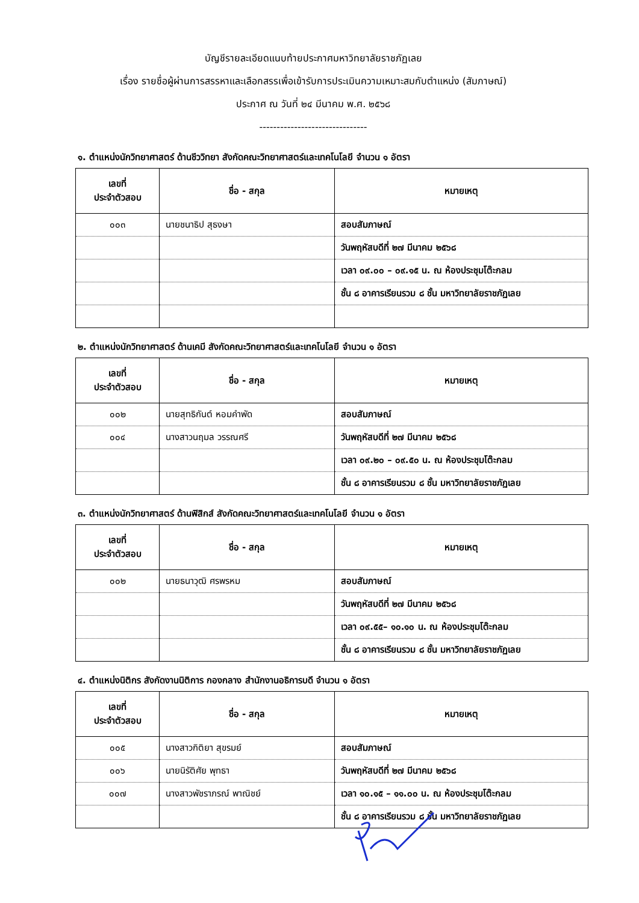บัญชีรายละเอียดแนบท้ายประกาศมหาวิทยาลัยราชภัฏเลย
เรื่อง รายชื่อผู้ผ่านการสรรหาและเลือกสรรเพื่อเข้ารับการประเมินความเหมาะสมกับตำแหน่ง (สัมภาษณ์)
ประกาศ ณ วันที่ ๒๔ มีนาคม พ.ศ. ๒๕๖๘
-------------------------------
๑. ตำแหน่งนักวิทยาศาสตร์ ด้านชีววิทยา สังกัดคณะวิทยาศาสตร์และเทคโนโลยี จำนวน ๑ อัตรา
| เลขที่ ประจำตัวสอบ | ชื่อ - สกุล | หมายเหตุ |
| --- | --- | --- |
| ๐๐๓ | นายชนาธิป สุธงษา | สอบสัมภาษณ์ |
| | | วันพฤหัสบดีที่ ๒๗ มีนาคม ๒๕๖๘ |
| | | เวลา ๐๙.๐๐ – ๐๙.๑๕ น. ณ ห้องประชุมโต๊ะกลม |
| | | ชั้น ๘ อาคารเรียนรวม ๘ ชั้น มหาวิทยาลัยราชภัฏเลย |
๒. ตำแหน่งนักวิทยาศาสตร์ ด้านเคมี สังกัดคณะวิทยาศาสตร์และเทคโนโลยี จำนวน ๑ อัตรา
| เลขที่ ประจำตัวสอบ | ชื่อ - สกุล | หมายเหตุ |
| --- | --- | --- |
| ๐๐๒ | นายสุทธิกันต์ หอมคำพัด | สอบสัมภาษณ์ |
| ๐๐๔ | นางสาวนฤมล วรรณศรี | วันพฤหัสบดีที่ ๒๗ มีนาคม ๒๕๖๘ |
| | | เวลา ๐๙.๒๐ – ๐๙.๕๐ น. ณ ห้องประชุมโต๊ะกลม |
| | | ชั้น ๘ อาคารเรียนรวม ๘ ชั้น มหาวิทยาลัยราชภัฏเลย |
๓. ตำแหน่งนักวิทยาศาสตร์ ด้านฟิสิกส์ สังกัดคณะวิทยาศาสตร์และเทคโนโลยี จำนวน ๑ อัตรา
| เลขที่ ประจำตัวสอบ | ชื่อ - สกุล | หมายเหตุ |
| --- | --- | --- |
| ๐๐๒ | นายธนาวุฒิ ศรพรหม | สอบสัมภาษณ์ |
| | | วันพฤหัสบดีที่ ๒๗ มีนาคม ๒๕๖๘ |
| | | เวลา ๐๙.๕๕– ๑๐.๑๐ น. ณ ห้องประชุมโต๊ะกลม |
| | | ชั้น ๘ อาคารเรียนรวม ๘ ชั้น มหาวิทยาลัยราชภัฏเลย |
๔. ตำแหน่งนิติกร สังกัดงานนิติการ กองกลาง สำนักงานอธิการบดี จำนวน ๑ อัตรา
| เลขที่ ประจำตัวสอบ | ชื่อ - สกุล | หมายเหตุ |
| --- | --- | --- |
| ๐๐๕ | นางสาวกิติยา สุขรมย์ | สอบสัมภาษณ์ |
| ๐๐๖ | นายนิรัติศัย พุทธา | วันพฤหัสบดีที่ ๒๗ มีนาคม ๒๕๖๘ |
| ๐๐๗ | นางสาวพัชราภรณ์ พาณิชย์ | เวลา ๑๐.๑๕ – ๑๑.๐๐ น. ณ ห้องประชุมโต๊ะกลม |
| | | ชั้น ๘ อาคารเรียนรวม ๘ ชั้น มหาวิทยาลัยราชภัฏเลย |